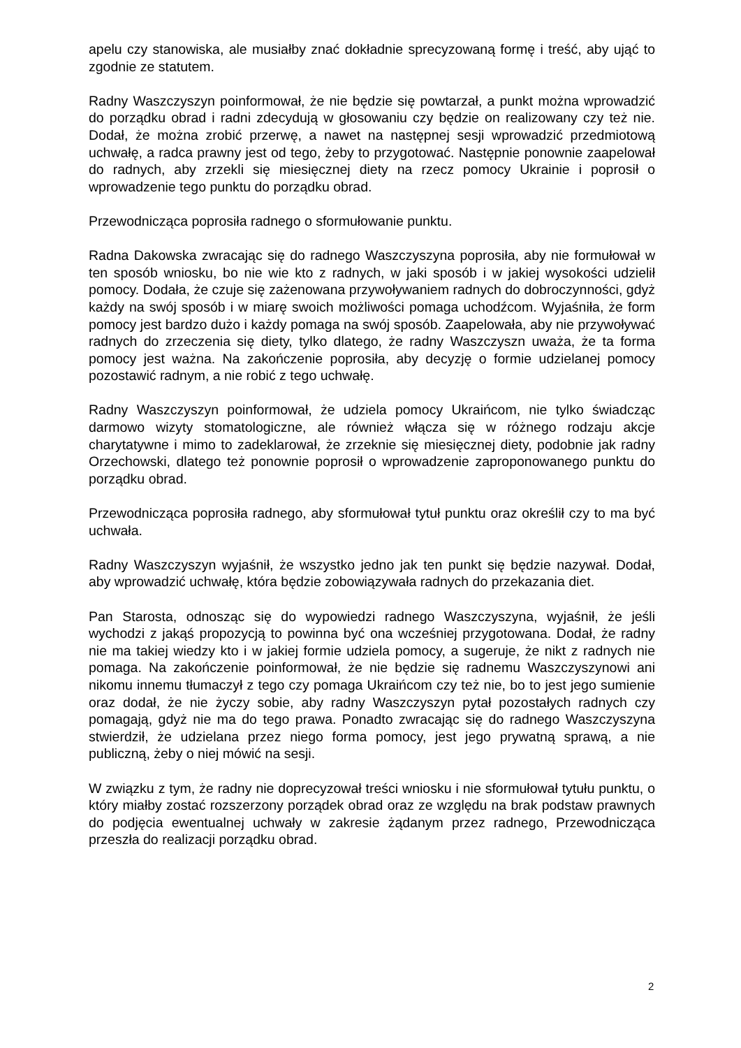apelu czy stanowiska, ale musiałby znać dokładnie sprecyzowaną formę i treść, aby ująć to zgodnie ze statutem.
Radny Waszczyszyn poinformował, że nie będzie się powtarzał, a punkt można wprowadzić do porządku obrad i radni zdecydują w głosowaniu czy będzie on realizowany czy też nie. Dodał, że można zrobić przerwę, a nawet na następnej sesji wprowadzić przedmiotową uchwałę, a radca prawny jest od tego, żeby to przygotować. Następnie ponownie zaapelował do radnych, aby zrzekli się miesięcznej diety na rzecz pomocy Ukrainie i poprosił o wprowadzenie tego punktu do porządku obrad.
Przewodnicząca poprosiła radnego o sformułowanie punktu.
Radna Dakowska zwracając się do radnego Waszczyszyna poprosiła, aby nie formułował w ten sposób wniosku, bo nie wie kto z radnych, w jaki sposób i w jakiej wysokości udzielił pomocy. Dodała, że czuje się zażenowana przywoływaniem radnych do dobroczynności, gdyż każdy na swój sposób i w miarę swoich możliwości pomaga uchodźcom. Wyjaśniła, że form pomocy jest bardzo dużo i każdy pomaga na swój sposób. Zaapelowała, aby nie przywoływać radnych do zrzeczenia się diety, tylko dlatego, że radny Waszczyszn uważa, że ta forma pomocy jest ważna. Na zakończenie poprosiła, aby decyzję o formie udzielanej pomocy pozostawić radnym, a nie robić z tego uchwałę.
Radny Waszczyszyn poinformował, że udziela pomocy Ukraińcom, nie tylko świadcząc darmowo wizyty stomatologiczne, ale również włącza się w różnego rodzaju akcje charytatywne i mimo to zadeklarował, że zrzeknie się miesięcznej diety, podobnie jak radny Orzechowski, dlatego też ponownie poprosił o wprowadzenie zaproponowanego punktu do porządku obrad.
Przewodnicząca poprosiła radnego, aby sformułował tytuł punktu oraz określił czy to ma być uchwała.
Radny Waszczyszyn wyjaśnił, że wszystko jedno jak ten punkt się będzie nazywał. Dodał, aby wprowadzić uchwałę, która będzie zobowiązywała radnych do przekazania diet.
Pan Starosta, odnosząc się do wypowiedzi radnego Waszczyszyna, wyjaśnił, że jeśli wychodzi z jakąś propozycją to powinna być ona wcześniej przygotowana. Dodał, że radny nie ma takiej wiedzy kto i w jakiej formie udziela pomocy, a sugeruje, że nikt z radnych nie pomaga. Na zakończenie poinformował, że nie będzie się radnemu Waszczyszynowi ani nikomu innemu tłumaczył z tego czy pomaga Ukraińcom czy też nie, bo to jest jego sumienie oraz dodał, że nie życzy sobie, aby radny Waszczyszyn pytał pozostałych radnych czy pomagają, gdyż nie ma do tego prawa. Ponadto zwracając się do radnego Waszczyszyna stwierdził, że udzielana przez niego forma pomocy, jest jego prywatną sprawą, a nie publiczną, żeby o niej mówić na sesji.
W związku z tym, że radny nie doprecyzował treści wniosku i nie sformułował tytułu punktu, o który miałby zostać rozszerzony porządek obrad oraz ze względu na brak podstaw prawnych do podjęcia ewentualnej uchwały w zakresie żądanym przez radnego, Przewodnicząca przeszła do realizacji porządku obrad.
2